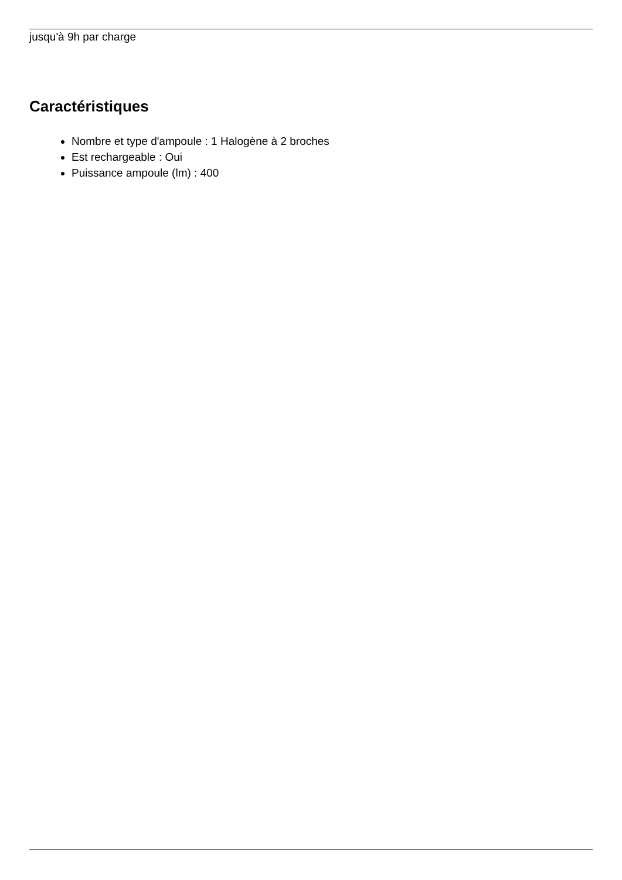jusqu'à 9h par charge
Caractéristiques
Nombre et type d'ampoule : 1 Halogène à 2 broches
Est rechargeable : Oui
Puissance ampoule (lm) : 400